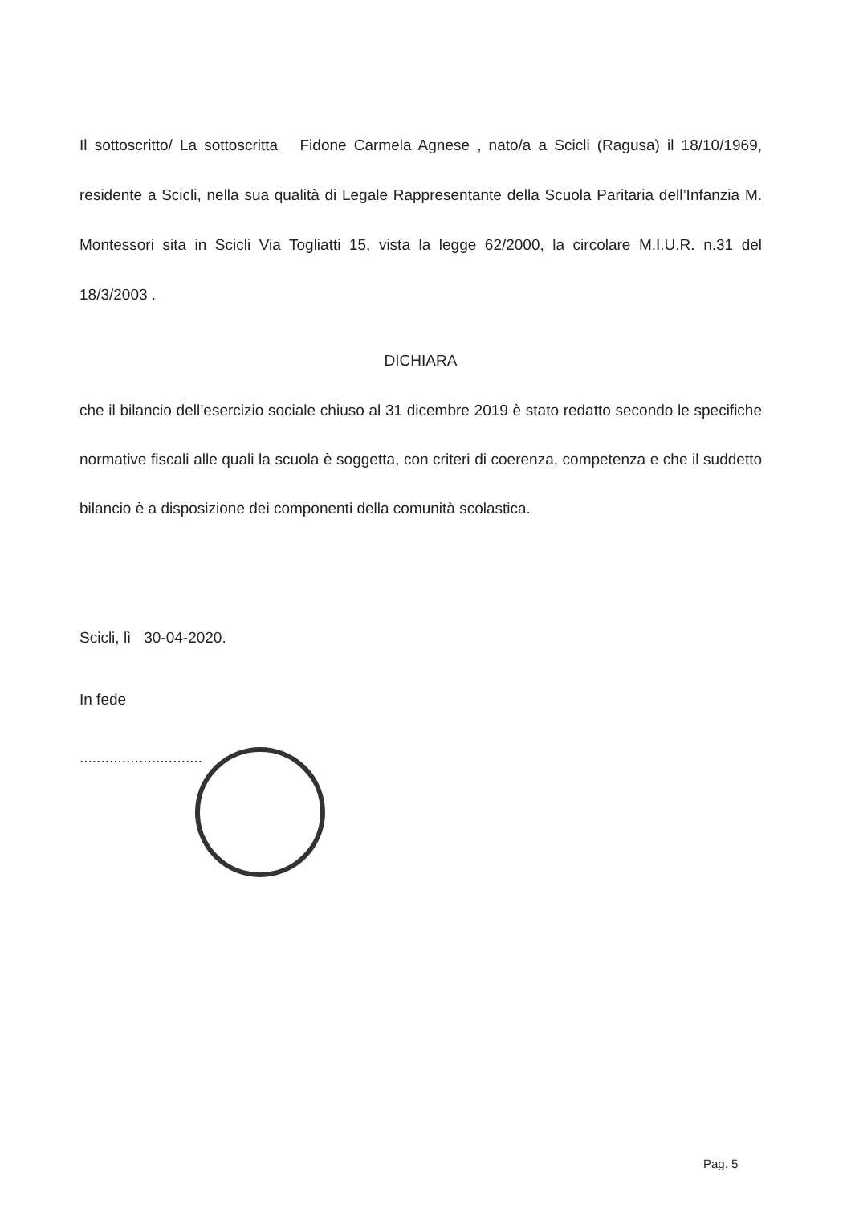Il sottoscritto/ La sottoscritta Fidone Carmela Agnese , nato/a a Scicli (Ragusa) il 18/10/1969, residente a Scicli, nella sua qualità di Legale Rappresentante della Scuola Paritaria dell’Infanzia M. Montessori sita in Scicli Via Togliatti 15, vista la legge 62/2000, la circolare M.I.U.R. n.31 del 18/3/2003 .
DICHIARA
che il bilancio dell’esercizio sociale chiuso al 31 dicembre 2019 è stato redatto secondo le specifiche normative fiscali alle quali la scuola è soggetta, con criteri di coerenza, competenza e che il suddetto bilancio è a disposizione dei componenti della comunità scolastica.
Scicli, lì 30-04-2020.
In fede
.............................
Pag. 5